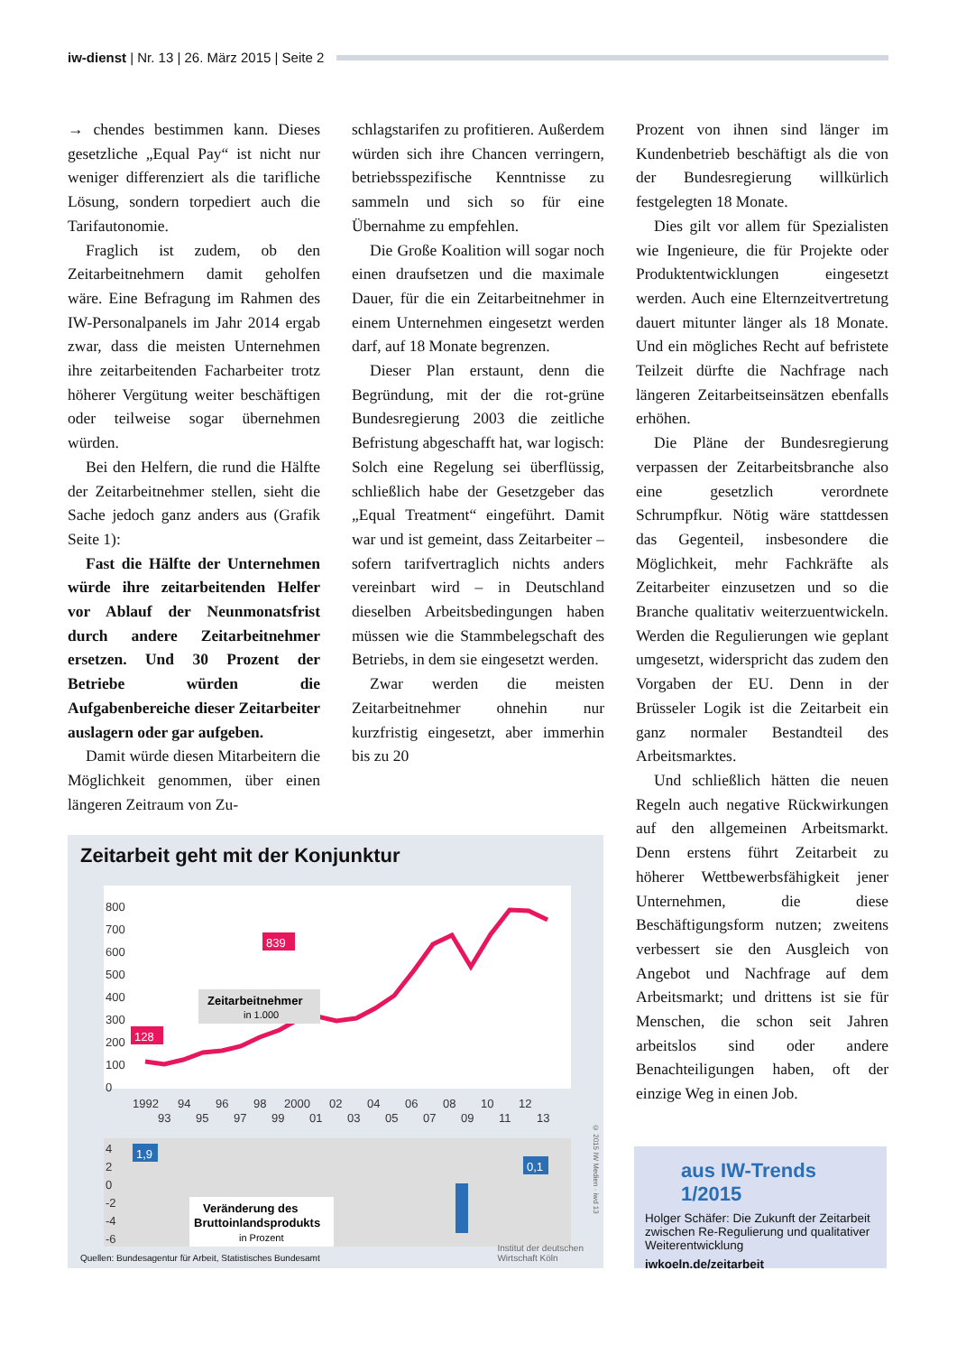iw-dienst | Nr. 13 | 26. März 2015 | Seite 2
→ chendes bestimmen kann. Dieses gesetzliche „Equal Pay“ ist nicht nur weniger differenziert als die tarifliche Lösung, sondern torpediert auch die Tarifautonomie.
Fraglich ist zudem, ob den Zeitarbeitnehmern damit geholfen wäre. Eine Befragung im Rahmen des IW-Personalpanels im Jahr 2014 ergab zwar, dass die meisten Unternehmen ihre zeitarbeitenden Facharbeiter trotz höherer Vergütung weiter beschäftigen oder teilweise sogar übernehmen würden.
Bei den Helfern, die rund die Hälfte der Zeitarbeitnehmer stellen, sieht die Sache jedoch ganz anders aus (Grafik Seite 1):
Fast die Hälfte der Unternehmen würde ihre zeitarbeitenden Helfer vor Ablauf der Neunmonatsfrist durch andere Zeitarbeitnehmer ersetzen. Und 30 Prozent der Betriebe würden die Aufgabenbereiche dieser Zeitarbeiter auslagern oder gar aufgeben.
Damit würde diesen Mitarbeitern die Möglichkeit genommen, über einen längeren Zeitraum von Zu-
schlagstarifen zu profitieren. Außerdem würden sich ihre Chancen verringern, betriebsspezifische Kenntnisse zu sammeln und sich so für eine Übernahme zu empfehlen.
Die Große Koalition will sogar noch einen draufsetzen und die maximale Dauer, für die ein Zeitarbeitnehmer in einem Unternehmen eingesetzt werden darf, auf 18 Monate begrenzen.
Dieser Plan erstaunt, denn die Begründung, mit der die rot-grüne Bundesregierung 2003 die zeitliche Befristung abgeschafft hat, war logisch: Solch eine Regelung sei überflüssig, schließlich habe der Gesetzgeber das „Equal Treatment“ eingeführt. Damit war und ist gemeint, dass Zeitarbeiter – sofern tarifvertraglich nichts anders vereinbart wird – in Deutschland dieselben Arbeitsbedingungen haben müssen wie die Stammbelegschaft des Betriebs, in dem sie eingesetzt werden.
Zwar werden die meisten Zeitarbeitnehmer ohnehin nur kurzfristig eingesetzt, aber immerhin bis zu 20
Prozent von ihnen sind länger im Kundenbetrieb beschäftigt als die von der Bundesregierung willkürlich festgelegten 18 Monate.
Dies gilt vor allem für Spezialisten wie Ingenieure, die für Projekte oder Produktentwicklungen eingesetzt werden. Auch eine Elternzeitvertretung dauert mitunter länger als 18 Monate. Und ein mögliches Recht auf befristete Teilzeit dürfte die Nachfrage nach längeren Zeitarbeitseinsätzen ebenfalls erhöhen.
Die Pläne der Bundesregierung verpassen der Zeitarbeitsbranche also eine gesetzlich verordnete Schrumpfkur. Nötig wäre stattdessen das Gegenteil, insbesondere die Möglichkeit, mehr Fachkräfte als Zeitarbeiter einzusetzen und so die Branche qualitativ weiterzuentwickeln. Werden die Regulierungen wie geplant umgesetzt, widerspricht das zudem den Vorgaben der EU. Denn in der Brüsseler Logik ist die Zeitarbeit ein ganz normaler Bestandteil des Arbeitsmarktes.
Und schließlich hätten die neuen Regeln auch negative Rückwirkungen auf den allgemeinen Arbeitsmarkt. Denn erstens führt Zeitarbeit zu höherer Wettbewerbsfähigkeit jener Unternehmen, die diese Beschäftigungsform nutzen; zweitens verbessert sie den Ausgleich von Angebot und Nachfrage auf dem Arbeitsmarkt; und drittens ist sie für Menschen, die schon seit Jahren arbeitslos sind oder andere Benachteiligungen haben, oft der einzige Weg in einen Job.
Zeitarbeit geht mit der Konjunktur
800
700
600
500
400
300
200
100
0
839
128
Zeitarbeitnehmer
in 1.000
1992
94
96
98
2000
02
04
06
08
10
12
93
95
97
99
01
03
05
07
09
11
13
4
2
0
-2
-4
-6
1,9
0,1
Veränderung des
Bruttoinlandsprodukts
in Prozent
Quellen: Bundesagentur für Arbeit, Statistisches Bundesamt
Institut der deutschen
Wirtschaft Köln
© 2015 IW Medien · iwd 13
aus IW-Trends 1/2015
Holger Schäfer: Die Zukunft der Zeitarbeit zwischen Re-Regulierung und qualitativer Weiterentwicklung
iwkoeln.de/zeitarbeit